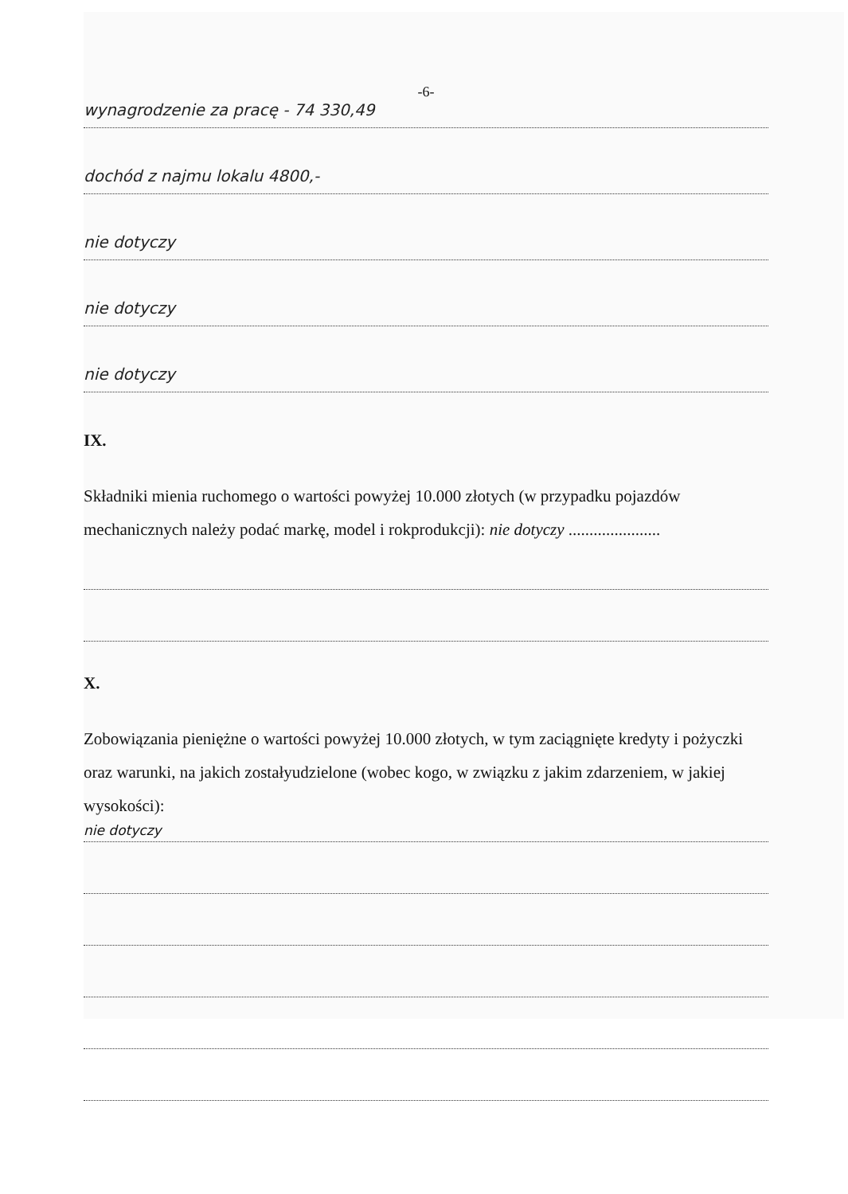-6-
wynagrodzenie za pracę - 74 330,49
dochód z najmu lokalu 4800,-
nie dotyczy
nie dotyczy
nie dotyczy
IX.
Składniki mienia ruchomego o wartości powyżej 10.000 złotych (w przypadku pojazdów mechanicznych należy podać markę, model i rokprodukcji): nie dotyczy ......................
X.
Zobowiązania pieniężne o wartości powyżej 10.000 złotych, w tym zaciągnięte kredyty i pożyczki oraz warunki, na jakich zostałyudzielone (wobec kogo, w związku z jakim zdarzeniem, w jakiej wysokości):
nie dotyczy